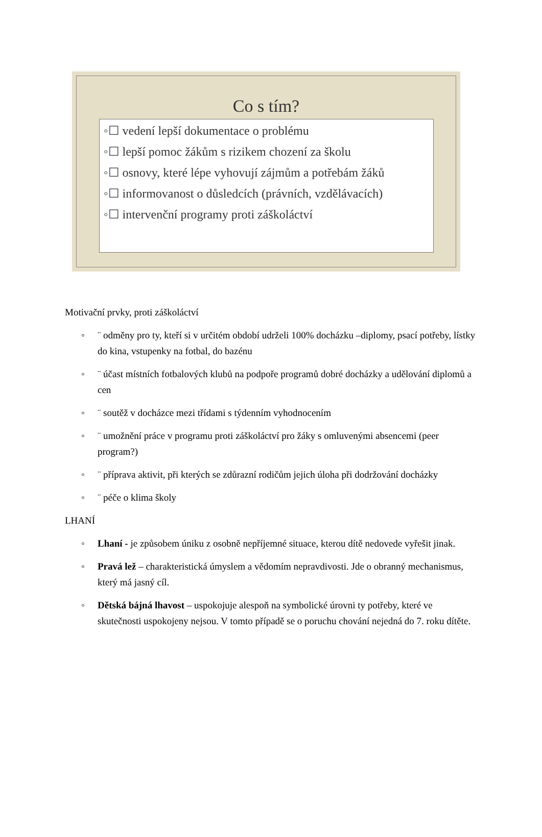Co s tím?
◦☐ vedení lepší dokumentace o problému
◦☐ lepší pomoc žákům s rizikem chození za školu
◦☐ osnovy, které lépe vyhovují zájmům a potřebám žáků
◦☐ informovanost o důsledcích (právních, vzdělávacích)
◦☐ intervenční programy proti záškoláctví
Motivační prvky, proti záškoláctví
◦ ¨ odměny pro ty, kteří si v určitém období udrželi 100% docházku –diplomy, psací potřeby, lístky do kina, vstupenky na fotbal, do bazénu
◦ ¨ účast místních fotbalových klubů na podpoře programů dobré docházky a udělování diplomů a cen
◦ ¨ soutěž v docházce mezi třídami s týdenním vyhodnocením
◦ ¨ umožnění práce v programu proti záškoláctví pro žáky s omluvenými absencemi (peer program?)
◦ ¨ příprava aktivit, při kterých se zdůrazní rodičům jejich úloha při dodržování docházky
◦ ¨ péče o klima školy
LHANÍ
◦ Lhaní - je způsobem úniku z osobně nepříjemné situace, kterou dítě nedovede vyřešit jinak.
◦ Pravá lež – charakteristická úmyslem a vědomím nepravdivosti. Jde o obranný mechanismus, který má jasný cíl.
◦ Dětská bájná lhavost – uspokojuje alespoň na symbolické úrovni ty potřeby, které ve skutečnosti uspokojeny nejsou. V tomto případě se o poruchu chování nejedná do 7. roku dítěte.